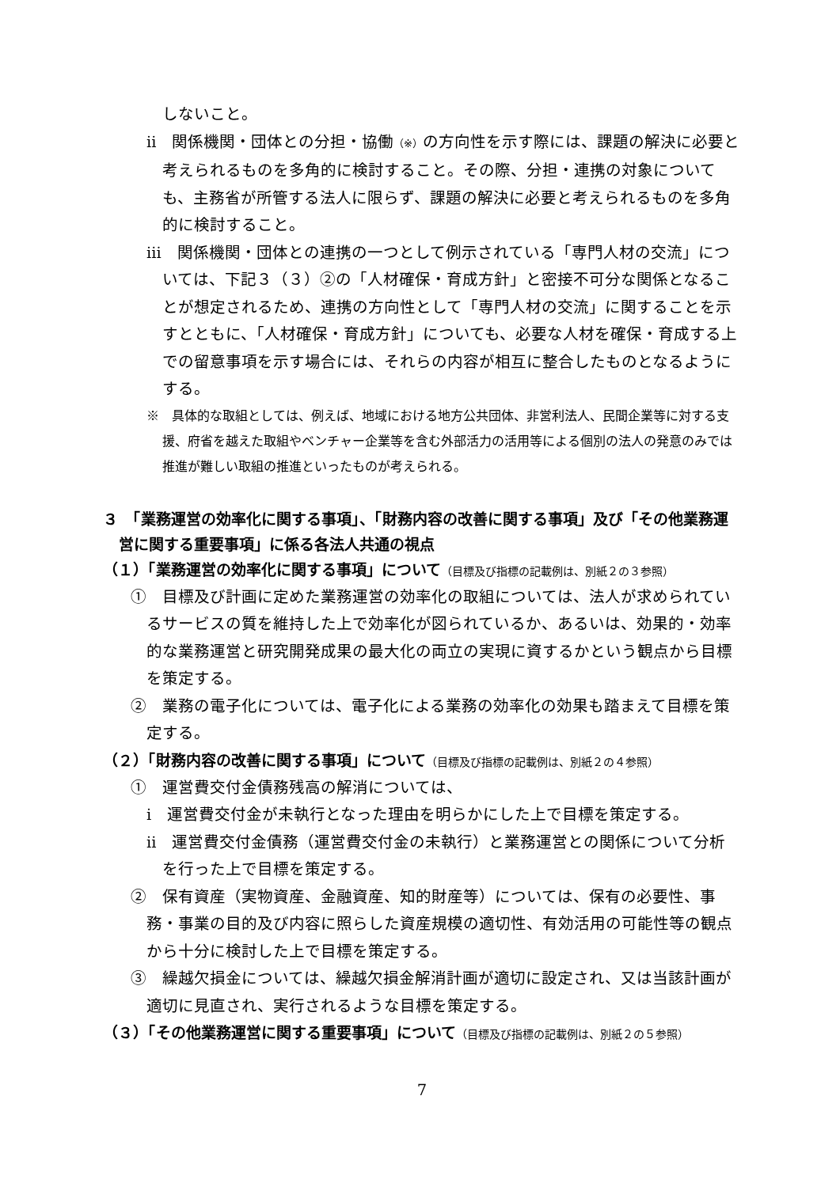しないこと。
ⅱ　関係機関・団体との分担・協働（※）の方向性を示す際には、課題の解決に必要と考えられるものを多角的に検討すること。その際、分担・連携の対象についても、主務省が所管する法人に限らず、課題の解決に必要と考えられるものを多角的に検討すること。
ⅲ　関係機関・団体との連携の一つとして例示されている「専門人材の交流」については、下記３（３）②の「人材確保・育成方針」と密接不可分な関係となることが想定されるため、連携の方向性として「専門人材の交流」に関することを示すとともに、「人材確保・育成方針」についても、必要な人材を確保・育成する上での留意事項を示す場合には、それらの内容が相互に整合したものとなるようにする。
※　具体的な取組としては、例えば、地域における地方公共団体、非営利法人、民間企業等に対する支援、府省を越えた取組やベンチャー企業等を含む外部活力の活用等による個別の法人の発意のみでは推進が難しい取組の推進といったものが考えられる。
３　「業務運営の効率化に関する事項」、「財務内容の改善に関する事項」及び「その他業務運営に関する重要事項」に係る各法人共通の視点
（１）「業務運営の効率化に関する事項」について（目標及び指標の記載例は、別紙２の３参照）
①　目標及び計画に定めた業務運営の効率化の取組については、法人が求められているサービスの質を維持した上で効率化が図られているか、あるいは、効果的・効率的な業務運営と研究開発成果の最大化の両立の実現に資するかという観点から目標を策定する。
②　業務の電子化については、電子化による業務の効率化の効果も踏まえて目標を策定する。
（２）「財務内容の改善に関する事項」について（目標及び指標の記載例は、別紙２の４参照）
①　運営費交付金債務残高の解消については、
ⅰ　運営費交付金が未執行となった理由を明らかにした上で目標を策定する。
ⅱ　運営費交付金債務（運営費交付金の未執行）と業務運営との関係について分析を行った上で目標を策定する。
②　保有資産（実物資産、金融資産、知的財産等）については、保有の必要性、事務・事業の目的及び内容に照らした資産規模の適切性、有効活用の可能性等の観点から十分に検討した上で目標を策定する。
③　繰越欠損金については、繰越欠損金解消計画が適切に設定され、又は当該計画が適切に見直され、実行されるような目標を策定する。
（３）「その他業務運営に関する重要事項」について（目標及び指標の記載例は、別紙２の５参照）
7